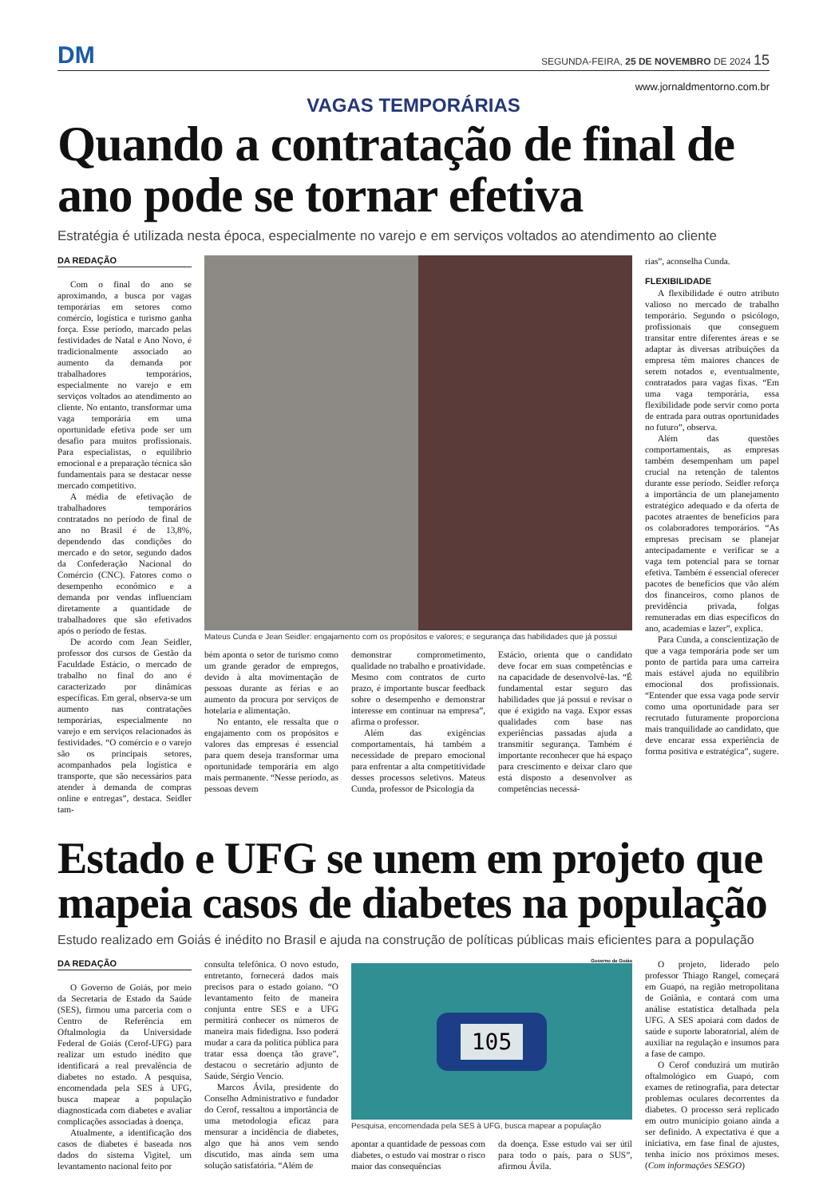DM
SEGUNDA-FEIRA, 25 DE NOVEMBRO DE 2024 15
www.jornaldmentorno.com.br
VAGAS TEMPORÁRIAS
Quando a contratação de final de ano pode se tornar efetiva
Estratégia é utilizada nesta época, especialmente no varejo e em serviços voltados ao atendimento ao cliente
DA REDAÇÃO
Com o final do ano se aproximando, a busca por vagas temporárias em setores como comércio, logística e turismo ganha força. Esse período, marcado pelas festividades de Natal e Ano Novo, é tradicionalmente associado ao aumento da demanda por trabalhadores temporários, especialmente no varejo e em serviços voltados ao atendimento ao cliente. No entanto, transformar uma vaga temporária em uma oportunidade efetiva pode ser um desafio para muitos profissionais. Para especialistas, o equilíbrio emocional e a preparação técnica são fundamentais para se destacar nesse mercado competitivo.
A média de efetivação de trabalhadores temporários contratados no período de final de ano no Brasil é de 13,8%, dependendo das condições do mercado e do setor, segundo dados da Confederação Nacional do Comércio (CNC). Fatores como o desempenho econômico e a demanda por vendas influenciam diretamente a quantidade de trabalhadores que são efetivados após o período de festas.
De acordo com Jean Seidler, professor dos cursos de Gestão da Faculdade Estácio, o mercado de trabalho no final do ano é caracterizado por dinâmicas específicas. Em geral, observa-se um aumento nas contratações temporárias, especialmente no varejo e em serviços relacionados às festividades. “O comércio e o varejo são os principais setores, acompanhados pela logística e transporte, que são necessários para atender à demanda de compras online e entregas”, destaca. Seidler tam-
Mateus Cunda e Jean Seidler: engajamento com os propósitos e valores; e segurança das habilidades que já possui
bém aponta o setor de turismo como um grande gerador de empregos, devido à alta movimentação de pessoas durante as férias e ao aumento da procura por serviços de hotelaria e alimentação.
No entanto, ele ressalta que o engajamento com os propósitos e valores das empresas é essencial para quem deseja transformar uma oportunidade temporária em algo mais permanente. “Nesse período, as pessoas devem
demonstrar comprometimento, qualidade no trabalho e proatividade. Mesmo com contratos de curto prazo, é importante buscar feedback sobre o desempenho e demonstrar interesse em continuar na empresa”, afirma o professor.
Além das exigências comportamentais, há também a necessidade de preparo emocional para enfrentar a alta competitividade desses processos seletivos. Mateus Cunda, professor de Psicologia da
Estácio, orienta que o candidato deve focar em suas competências e na capacidade de desenvolvê-las. “É fundamental estar seguro das habilidades que já possui e revisar o que é exigido na vaga. Expor essas qualidades com base nas experiências passadas ajuda a transmitir segurança. Também é importante reconhecer que há espaço para crescimento e deixar claro que está disposto a desenvolver as competências necessá-
rias”, aconselha Cunda.
FLEXIBILIDADE
A flexibilidade é outro atributo valioso no mercado de trabalho temporário. Segundo o psicólogo, profissionais que conseguem transitar entre diferentes áreas e se adaptar às diversas atribuições da empresa têm maiores chances de serem notados e, eventualmente, contratados para vagas fixas. “Em uma vaga temporária, essa flexibilidade pode servir como porta de entrada para outras oportunidades no futuro”, observa.
Além das questões comportamentais, as empresas também desempenham um papel crucial na retenção de talentos durante esse período. Seidler reforça a importância de um planejamento estratégico adequado e da oferta de pacotes atraentes de benefícios para os colaboradores temporários. “As empresas precisam se planejar antecipadamente e verificar se a vaga tem potencial para se tornar efetiva. Também é essencial oferecer pacotes de benefícios que vão além dos financeiros, como planos de previdência privada, folgas remuneradas em dias específicos do ano, academias e lazer”, explica.
Para Cunda, a conscientização de que a vaga temporária pode ser um ponto de partida para uma carreira mais estável ajuda no equilíbrio emocional dos profissionais. “Entender que essa vaga pode servir como uma oportunidade para ser recrutado futuramente proporciona mais tranquilidade ao candidato, que deve encarar essa experiência de forma positiva e estratégica”, sugere.
Estado e UFG se unem em projeto que mapeia casos de diabetes na população
Estudo realizado em Goiás é inédito no Brasil e ajuda na construção de políticas públicas mais eficientes para a população
DA REDAÇÃO
O Governo de Goiás, por meio da Secretaria de Estado da Saúde (SES), firmou uma parceria com o Centro de Referência em Oftalmologia da Universidade Federal de Goiás (Cerof-UFG) para realizar um estudo inédito que identificará a real prevalência de diabetes no estado. A pesquisa, encomendada pela SES à UFG, busca mapear a população diagnosticada com diabetes e avaliar complicações associadas à doença.
Atualmente, a identificação dos casos de diabetes é baseada nos dados do sistema Vigitel, um levantamento nacional feito por
consulta telefônica. O novo estudo, entretanto, fornecerá dados mais precisos para o estado goiano. “O levantamento feito de maneira conjunta entre SES e a UFG permitirá conhecer os números de maneira mais fidedigna. Isso poderá mudar a cara da política pública para tratar essa doença tão grave”, destacou o secretário adjunto de Saúde, Sérgio Vencio.
Marcos Ávila, presidente do Conselho Administrativo e fundador do Cerof, ressaltou a importância de uma metodologia eficaz para mensurar a incidência de diabetes, algo que há anos vem sendo discutido, mas ainda sem uma solução satisfatória. “Além de
Governo de Goiás
105
Pesquisa, encomendada pela SES à UFG, busca mapear a população
apontar a quantidade de pessoas com diabetes, o estudo vai mostrar o risco maior das consequências
da doença. Esse estudo vai ser útil para todo o país, para o SUS”, afirmou Ávila.
O projeto, liderado pelo professor Thiago Rangel, começará em Guapó, na região metropolitana de Goiânia, e contará com uma análise estatística detalhada pela UFG. A SES apoiará com dados de saúde e suporte laboratorial, além de auxiliar na regulação e insumos para a fase de campo.
O Cerof conduzirá um mutirão oftalmológico em Guapó, com exames de retinografia, para detectar problemas oculares decorrentes da diabetes. O processo será replicado em outro município goiano ainda a ser definido. A expectativa é que a iniciativa, em fase final de ajustes, tenha início nos próximos meses. (Com informações SESGO)